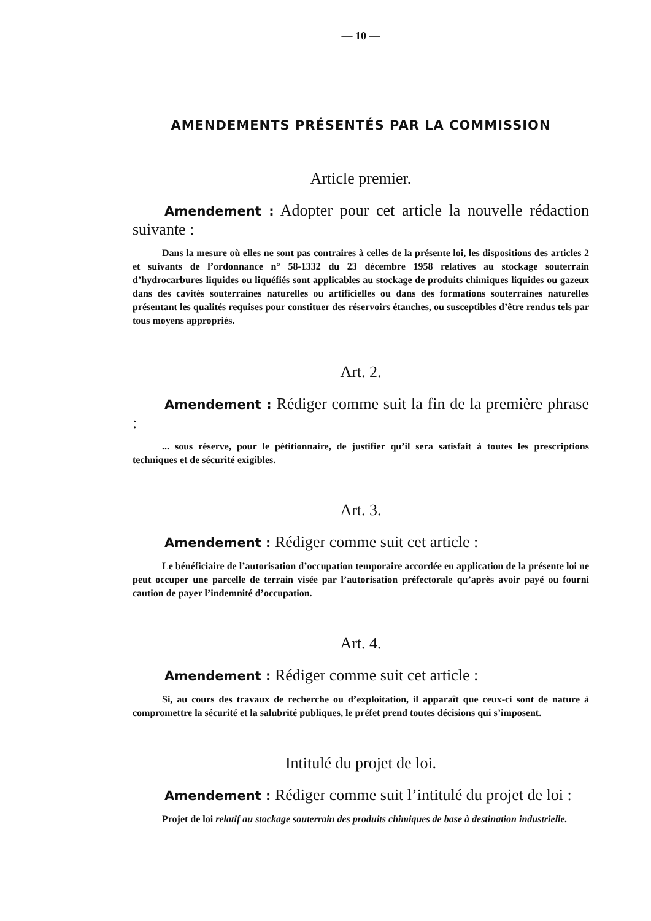— 10 —
AMENDEMENTS PRÉSENTÉS PAR LA COMMISSION
Article premier.
Amendement : Adopter pour cet article la nouvelle rédaction suivante :
Dans la mesure où elles ne sont pas contraires à celles de la présente loi, les dispositions des articles 2 et suivants de l’ordonnance n° 58-1332 du 23 décembre 1958 relatives au stockage souterrain d’hydrocarbures liquides ou liquéfiés sont applicables au stockage de produits chimiques liquides ou gazeux dans des cavités souterraines naturelles ou artificielles ou dans des formations souterraines naturelles présentant les qualités requises pour constituer des réservoirs étanches, ou susceptibles d’être rendus tels par tous moyens appropriés.
Art. 2.
Amendement : Rédiger comme suit la fin de la première phrase :
... sous réserve, pour le pétitionnaire, de justifier qu’il sera satisfait à toutes les prescriptions techniques et de sécurité exigibles.
Art. 3.
Amendement : Rédiger comme suit cet article :
Le bénéficiaire de l’autorisation d’occupation temporaire accordée en application de la présente loi ne peut occuper une parcelle de terrain visée par l’autorisation préfectorale qu’après avoir payé ou fourni caution de payer l’indemnité d’occupation.
Art. 4.
Amendement : Rédiger comme suit cet article :
Si, au cours des travaux de recherche ou d’exploitation, il apparaît que ceux-ci sont de nature à compromettre la sécurité et la salubrité publiques, le préfet prend toutes décisions qui s’imposent.
Intitulé du projet de loi.
Amendement : Rédiger comme suit l’intitulé du projet de loi :
Projet de loi relatif au stockage souterrain des produits chimiques de base à destination industrielle.